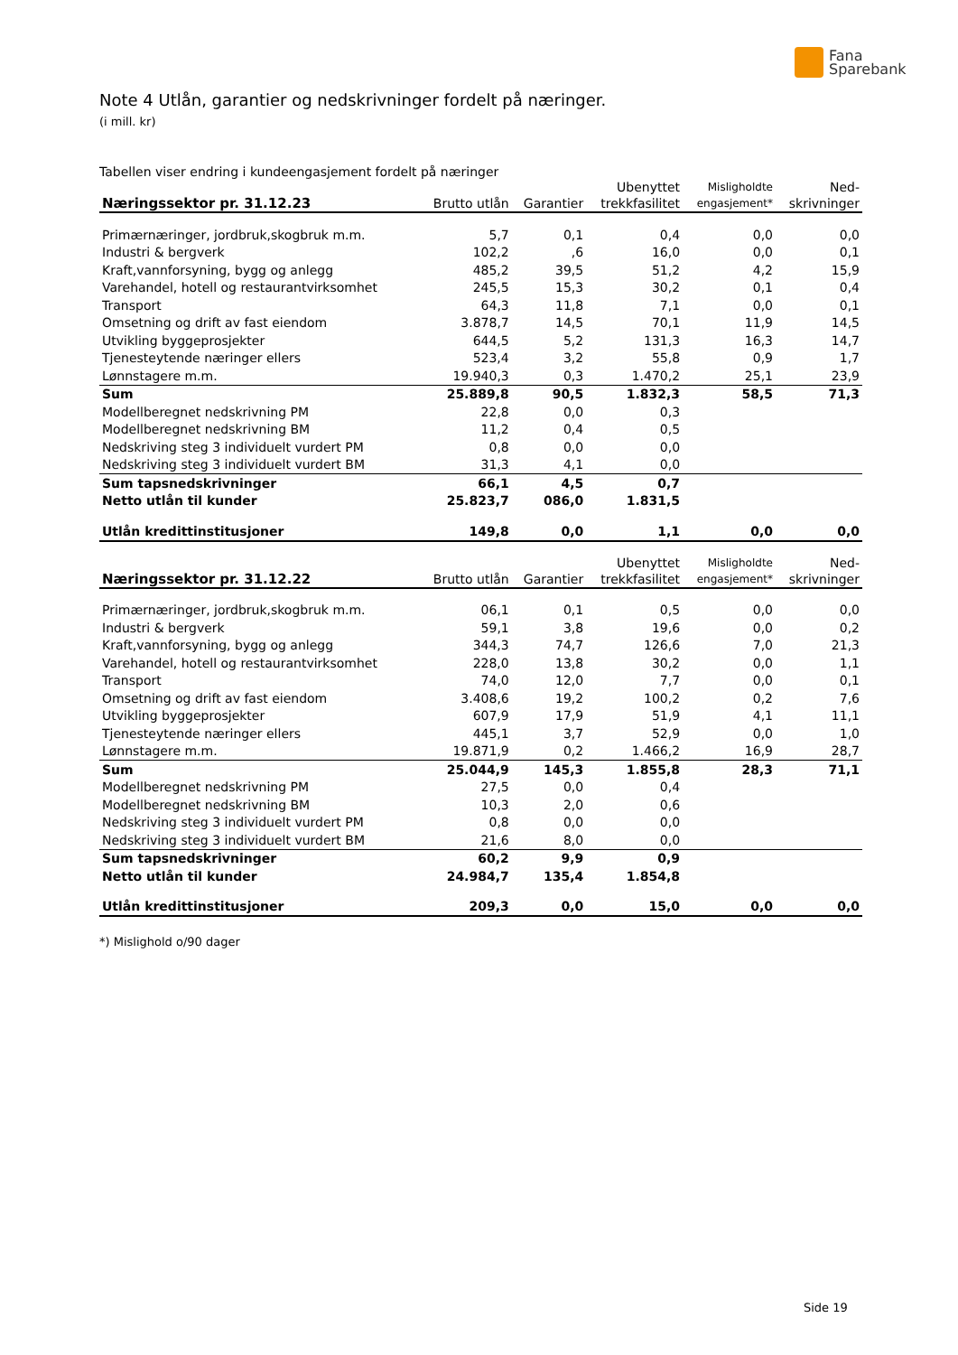Fana
Sparebank
Note 4 Utlån, garantier og nedskrivninger fordelt på næringer.
(i mill. kr)
Tabellen viser endring i kundeengasjement fordelt på næringer
| Næringssektor pr. 31.12.23 | Brutto utlån | Garantier | Ubenyttet trekkfasilitet | Misligholdte engasjement* | Ned- skrivninger |
| --- | --- | --- | --- | --- | --- |
| Primærnæringer, jordbruk,skogbruk m.m. | 5,7 | 0,1 | 0,4 | 0,0 | 0,0 |
| Industri & bergverk | 102,2 | ,6 | 16,0 | 0,0 | 0,1 |
| Kraft,vannforsyning, bygg og anlegg | 485,2 | 39,5 | 51,2 | 4,2 | 15,9 |
| Varehandel, hotell og restaurantvirksomhet | 245,5 | 15,3 | 30,2 | 0,1 | 0,4 |
| Transport | 64,3 | 11,8 | 7,1 | 0,0 | 0,1 |
| Omsetning og drift av fast eiendom | 3.878,7 | 14,5 | 70,1 | 11,9 | 14,5 |
| Utvikling byggeprosjekter | 644,5 | 5,2 | 131,3 | 16,3 | 14,7 |
| Tjenesteytende næringer ellers | 523,4 | 3,2 | 55,8 | 0,9 | 1,7 |
| Lønnstagere m.m. | 19.940,3 | 0,3 | 1.470,2 | 25,1 | 23,9 |
| Sum | 25.889,8 | 90,5 | 1.832,3 | 58,5 | 71,3 |
| Modellberegnet nedskrivning PM | 22,8 | 0,0 | 0,3 | | |
| Modellberegnet nedskrivning BM | 11,2 | 0,4 | 0,5 | | |
| Nedskriving steg 3 individuelt vurdert PM | 0,8 | 0,0 | 0,0 | | |
| Nedskriving steg 3 individuelt vurdert BM | 31,3 | 4,1 | 0,0 | | |
| Sum tapsnedskrivninger | 66,1 | 4,5 | 0,7 | | |
| Netto utlån til kunder | 25.823,7 | 086,0 | 1.831,5 | | |
| Utlån kredittinstitusjoner | 149,8 | 0,0 | 1,1 | 0,0 | 0,0 |
| Næringssektor pr. 31.12.22 | Brutto utlån | Garantier | Ubenyttet trekkfasilitet | Misligholdte engasjement* | Ned- skrivninger |
| Primærnæringer, jordbruk,skogbruk m.m. | 06,1 | 0,1 | 0,5 | 0,0 | 0,0 |
| Industri & bergverk | 59,1 | 3,8 | 19,6 | 0,0 | 0,2 |
| Kraft,vannforsyning, bygg og anlegg | 344,3 | 74,7 | 126,6 | 7,0 | 21,3 |
| Varehandel, hotell og restaurantvirksomhet | 228,0 | 13,8 | 30,2 | 0,0 | 1,1 |
| Transport | 74,0 | 12,0 | 7,7 | 0,0 | 0,1 |
| Omsetning og drift av fast eiendom | 3.408,6 | 19,2 | 100,2 | 0,2 | 7,6 |
| Utvikling byggeprosjekter | 607,9 | 17,9 | 51,9 | 4,1 | 11,1 |
| Tjenesteytende næringer ellers | 445,1 | 3,7 | 52,9 | 0,0 | 1,0 |
| Lønnstagere m.m. | 19.871,9 | 0,2 | 1.466,2 | 16,9 | 28,7 |
| Sum | 25.044,9 | 145,3 | 1.855,8 | 28,3 | 71,1 |
| Modellberegnet nedskrivning PM | 27,5 | 0,0 | 0,4 | | |
| Modellberegnet nedskrivning BM | 10,3 | 2,0 | 0,6 | | |
| Nedskriving steg 3 individuelt vurdert PM | 0,8 | 0,0 | 0,0 | | |
| Nedskriving steg 3 individuelt vurdert BM | 21,6 | 8,0 | 0,0 | | |
| Sum tapsnedskrivninger | 60,2 | 9,9 | 0,9 | | |
| Netto utlån til kunder | 24.984,7 | 135,4 | 1.854,8 | | |
| Utlån kredittinstitusjoner | 209,3 | 0,0 | 15,0 | 0,0 | 0,0 |
*) Mislighold o/90 dager
Side 19